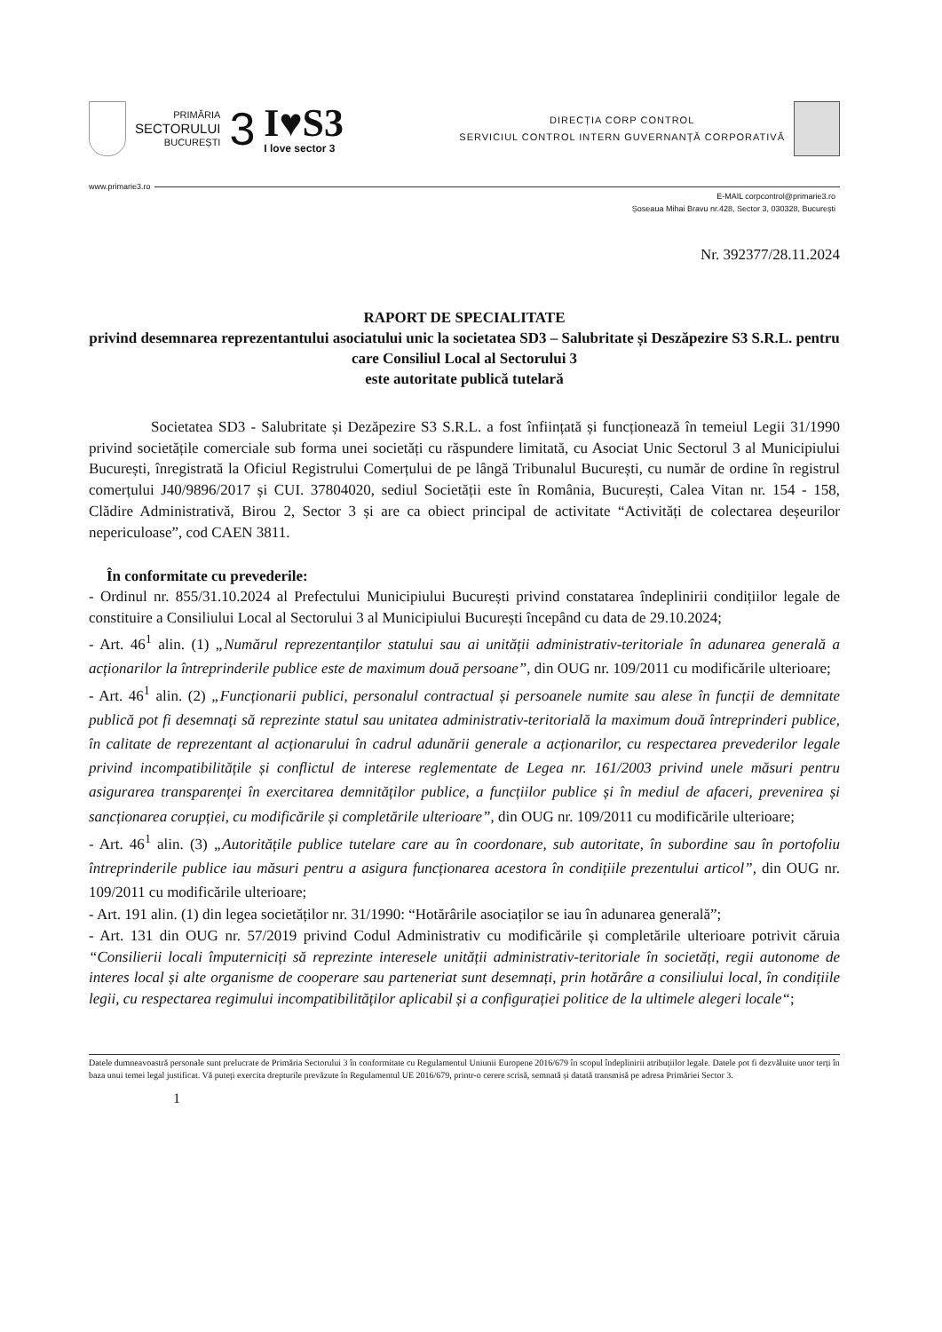PRIMĂRIA
SECTORULUI
BUCUREȘTI
3
I♥S3
I love sector 3
DIRECȚIA CORP CONTROL
SERVICIUL CONTROL INTERN GUVERNANȚĂ CORPORATIVĂ
www.primarie3.ro
E-MAIL corpcontrol@primarie3.ro
Șoseaua Mihai Bravu nr.428, Sector 3, 030328, București
Nr. 392377/28.11.2024
RAPORT DE SPECIALITATE
privind desemnarea reprezentantului asociatului unic la societatea SD3 – Salubritate și Deszăpezire S3 S.R.L. pentru care Consiliul Local al Sectorului 3
este autoritate publică tutelară
Societatea SD3 - Salubritate și Dezăpezire S3 S.R.L. a fost înființată și funcționează în temeiul Legii 31/1990 privind societățile comerciale sub forma unei societăți cu răspundere limitată, cu Asociat Unic Sectorul 3 al Municipiului București, înregistrată la Oficiul Registrului Comerțului de pe lângă Tribunalul București, cu număr de ordine în registrul comerțului J40/9896/2017 și CUI. 37804020, sediul Societății este în România, București, Calea Vitan nr. 154 - 158, Clădire Administrativă, Birou 2, Sector 3 și are ca obiect principal de activitate “Activități de colectarea deșeurilor nepericuloase”, cod CAEN 3811.
În conformitate cu prevederile:
- Ordinul nr. 855/31.10.2024 al Prefectului Municipiului București privind constatarea îndeplinirii condițiilor legale de constituire a Consiliului Local al Sectorului 3 al Municipiului București începând cu data de 29.10.2024;
- Art. 46<sup>1</sup> alin. (1) „Numărul reprezentanților statului sau ai unității administrativ-teritoriale în adunarea generală a acționarilor la întreprinderile publice este de maximum două persoane”, din OUG nr. 109/2011 cu modificările ulterioare;
- Art. 46<sup>1</sup> alin. (2) „Funcționarii publici, personalul contractual și persoanele numite sau alese în funcții de demnitate publică pot fi desemnați să reprezinte statul sau unitatea administrativ-teritorială la maximum două întreprinderi publice, în calitate de reprezentant al acționarului în cadrul adunării generale a acționarilor, cu respectarea prevederilor legale privind incompatibilitățile și conflictul de interese reglementate de Legea nr. 161/2003 privind unele măsuri pentru asigurarea transparenței în exercitarea demnităților publice, a funcțiilor publice și în mediul de afaceri, prevenirea și sancționarea corupției, cu modificările și completările ulterioare”, din OUG nr. 109/2011 cu modificările ulterioare;
- Art. 46<sup>1</sup> alin. (3) „Autoritățile publice tutelare care au în coordonare, sub autoritate, în subordine sau în portofoliu întreprinderile publice iau măsuri pentru a asigura funcționarea acestora în condițiile prezentului articol”, din OUG nr. 109/2011 cu modificările ulterioare;
- Art. 191 alin. (1) din legea societăților nr. 31/1990: “Hotărârile asociaților se iau în adunarea generală”;
- Art. 131 din OUG nr. 57/2019 privind Codul Administrativ cu modificările și completările ulterioare potrivit căruia “Consilierii locali împuterniciți să reprezinte interesele unității administrativ-teritoriale în societăți, regii autonome de interes local și alte organisme de cooperare sau parteneriat sunt desemnați, prin hotărâre a consiliului local, în condițiile legii, cu respectarea regimului incompatibilităților aplicabil și a configurației politice de la ultimele alegeri locale“;
Datele dumneavoastră personale sunt prelucrate de Primăria Sectorului 3 în conformitate cu Regulamentul Uniunii Europene 2016/679 în scopul îndeplinirii atribuțiilor legale. Datele pot fi dezvăluite unor terți în baza unui temei legal justificat. Vă puteți exercita drepturile prevăzute în Regulamentul UE 2016/679, printr-o cerere scrisă, semnată și datată transmisă pe adresa Primăriei Sector 3.
1